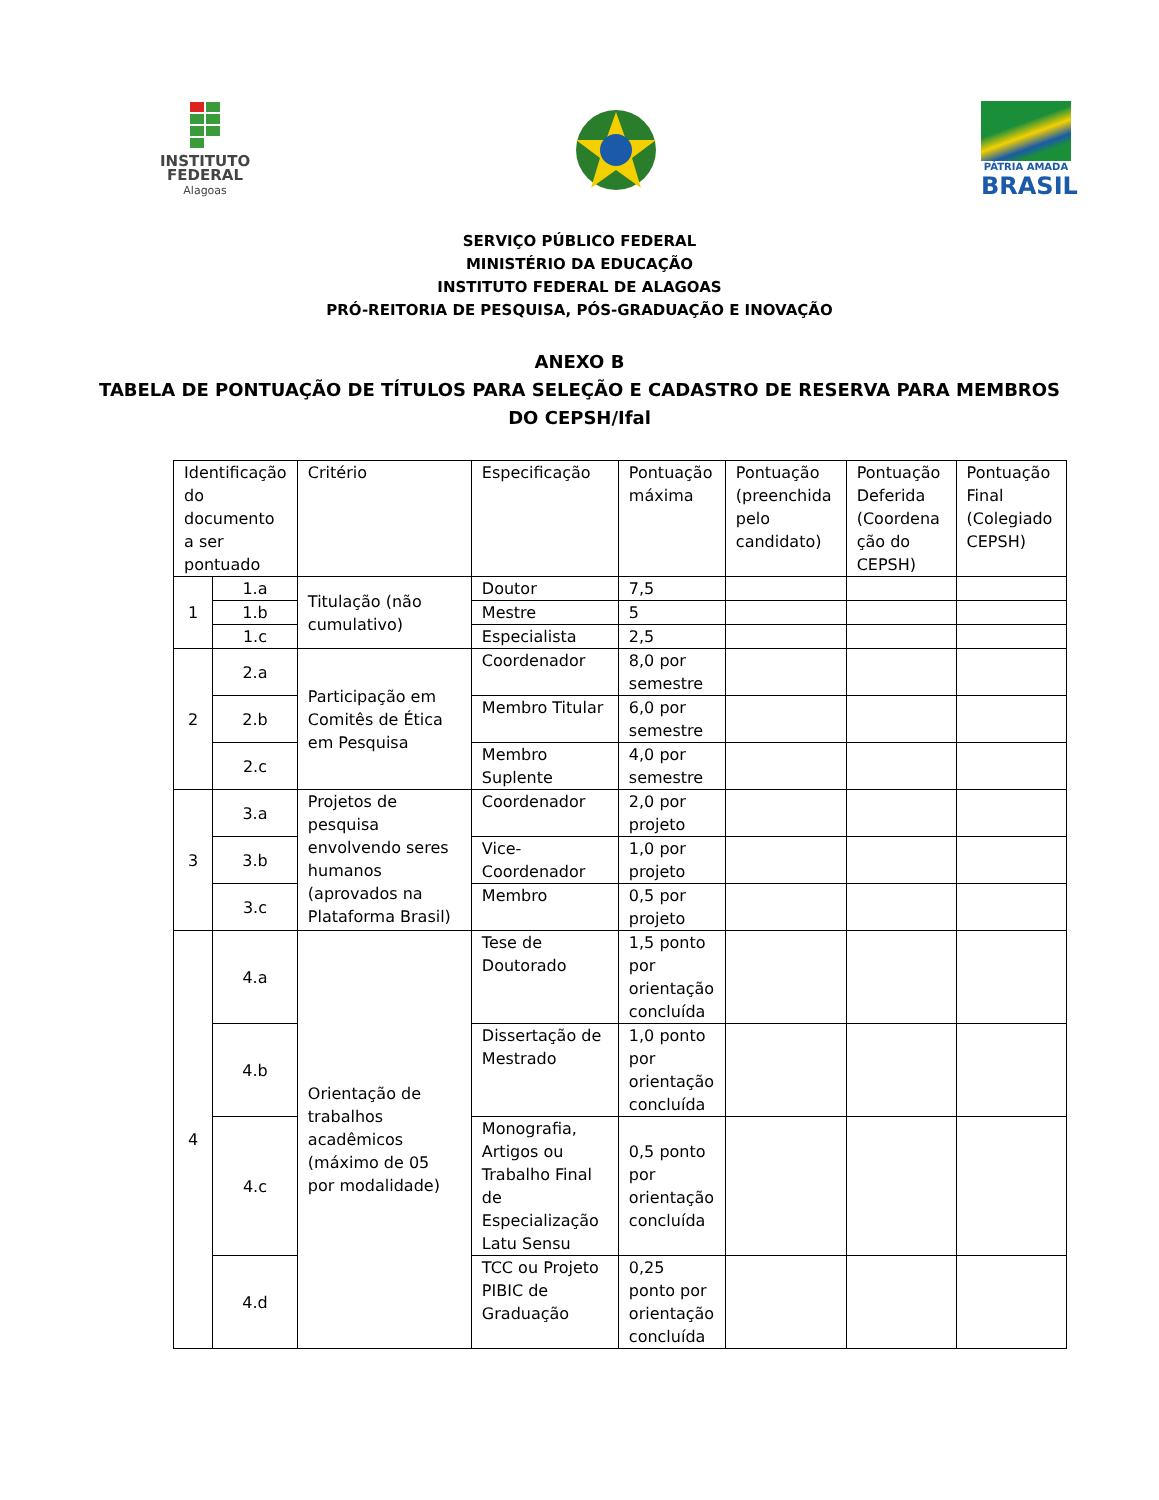INSTITUTO
FEDERAL
Alagoas
PÁTRIA AMADA
BRASIL
SERVIÇO PÚBLICO FEDERAL
MINISTÉRIO DA EDUCAÇÃO
INSTITUTO FEDERAL DE ALAGOAS
PRÓ-REITORIA DE PESQUISA, PÓS-GRADUAÇÃO E INOVAÇÃO
ANEXO B
TABELA DE PONTUAÇÃO DE TÍTULOS PARA SELEÇÃO E CADASTRO DE RESERVA PARA MEMBROS
DO CEPSH/Ifal
| Identificação do documento a ser pontuado | | Critério | Especificação | Pontuação máxima | Pontuação (preenchida pelo candidato) | Pontuação Deferida (Coordena ção do CEPSH) | Pontuação Final (Colegiado CEPSH) |
| 1 | 1.a | Titulação (não cumulativo) | Doutor | 7,5 | | | |
| | 1.b | | Mestre | 5 | | | |
| | 1.c | | Especialista | 2,5 | | | |
| 2 | 2.a | Participação em Comitês de Ética em Pesquisa | Coordenador | 8,0 por semestre | | | |
| | 2.b | | Membro Titular | 6,0 por semestre | | | |
| | 2.c | | Membro Suplente | 4,0 por semestre | | | |
| 3 | 3.a | Projetos de pesquisa envolvendo seres humanos (aprovados na Plataforma Brasil) | Coordenador | 2,0 por projeto | | | |
| | 3.b | | Vice-Coordenador | 1,0 por projeto | | | |
| | 3.c | | Membro | 0,5 por projeto | | | |
| 4 | 4.a | Orientação de trabalhos acadêmicos (máximo de 05 por modalidade) | Tese de Doutorado | 1,5 ponto por orientação concluída | | | |
| | 4.b | | Dissertação de Mestrado | 1,0 ponto por orientação concluída | | | |
| | 4.c | | Monografia, Artigos ou Trabalho Final de Especialização Latu Sensu | 0,5 ponto por orientação concluída | | | |
| | 4.d | | TCC ou Projeto PIBIC de Graduação | 0,25 ponto por orientação concluída | | | |